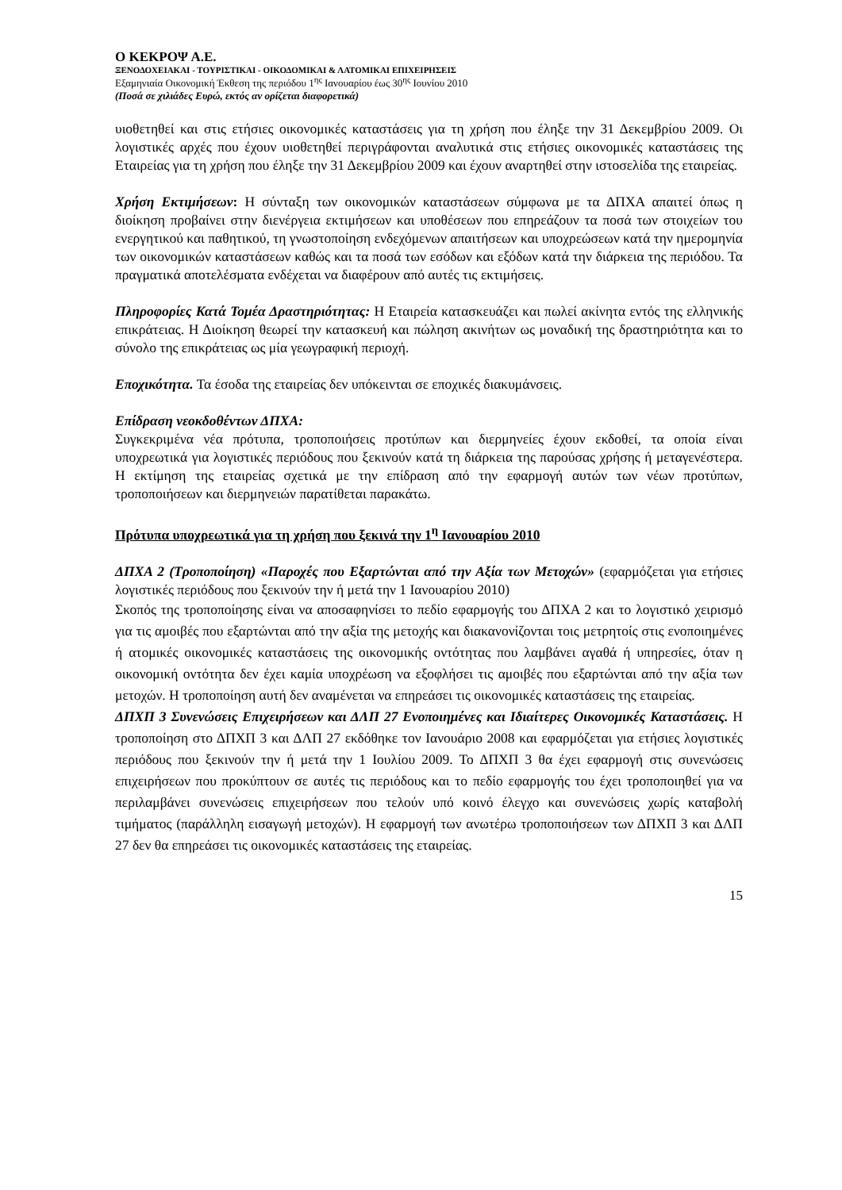Ο ΚΕΚΡΟΨ Α.Ε.
ΞΕΝΟΔΟΧΕΙΑΚΑΙ - ΤΟΥΡΙΣΤΙΚΑΙ - ΟΙΚΟΔΟΜΙΚΑΙ & ΛΑΤΟΜΙΚΑΙ ΕΠΙΧΕΙΡΗΣΕΙΣ
Εξαμηνιαία Οικονομική Έκθεση της περιόδου 1<sup>ης</sup> Ιανουαρίου έως 30<sup>ης</sup> Ιουνίου 2010
(Ποσά σε χιλιάδες Ευρώ, εκτός αν ορίζεται διαφορετικά)
υιοθετηθεί και στις ετήσιες οικονομικές καταστάσεις για τη χρήση που έληξε την 31 Δεκεμβρίου 2009. Οι λογιστικές αρχές που έχουν υιοθετηθεί περιγράφονται αναλυτικά στις ετήσιες οικονομικές καταστάσεις της Εταιρείας για τη χρήση που έληξε την 31 Δεκεμβρίου 2009 και έχουν αναρτηθεί στην ιστοσελίδα της εταιρείας.
Χρήση Εκτιμήσεων: Η σύνταξη των οικονομικών καταστάσεων σύμφωνα με τα ΔΠΧΑ απαιτεί όπως η διοίκηση προβαίνει στην διενέργεια εκτιμήσεων και υποθέσεων που επηρεάζουν τα ποσά των στοιχείων του ενεργητικού και παθητικού, τη γνωστοποίηση ενδεχόμενων απαιτήσεων και υποχρεώσεων κατά την ημερομηνία των οικονομικών καταστάσεων καθώς και τα ποσά των εσόδων και εξόδων κατά την διάρκεια της περιόδου. Τα πραγματικά αποτελέσματα ενδέχεται να διαφέρουν από αυτές τις εκτιμήσεις.
Πληροφορίες Κατά Τομέα Δραστηριότητας: Η Εταιρεία κατασκευάζει και πωλεί ακίνητα εντός της ελληνικής επικράτειας. Η Διοίκηση θεωρεί την κατασκευή και πώληση ακινήτων ως μοναδική της δραστηριότητα και το σύνολο της επικράτειας ως μία γεωγραφική περιοχή.
Εποχικότητα. Τα έσοδα της εταιρείας δεν υπόκεινται σε εποχικές διακυμάνσεις.
Επίδραση νεοκδοθέντων ΔΠΧΑ:
Συγκεκριμένα νέα πρότυπα, τροποποιήσεις προτύπων και διερμηνείες έχουν εκδοθεί, τα οποία είναι υποχρεωτικά για λογιστικές περιόδους που ξεκινούν κατά τη διάρκεια της παρούσας χρήσης ή μεταγενέστερα. Η εκτίμηση της εταιρείας σχετικά με την επίδραση από την εφαρμογή αυτών των νέων προτύπων, τροποποιήσεων και διερμηνειών παρατίθεται παρακάτω.
Πρότυπα υποχρεωτικά για τη χρήση που ξεκινά την 1<sup>η</sup> Ιανουαρίου 2010
ΔΠΧΑ 2 (Τροποποίηση) «Παροχές που Εξαρτώνται από την Αξία των Μετοχών» (εφαρμόζεται για ετήσιες λογιστικές περιόδους που ξεκινούν την ή μετά την 1 Ιανουαρίου 2010)
Σκοπός της τροποποίησης είναι να αποσαφηνίσει το πεδίο εφαρμογής του ΔΠΧΑ 2 και το λογιστικό χειρισμό για τις αμοιβές που εξαρτώνται από την αξία της μετοχής και διακανονίζονται τοις μετρητοίς στις ενοποιημένες ή ατομικές οικονομικές καταστάσεις της οικονομικής οντότητας που λαμβάνει αγαθά ή υπηρεσίες, όταν η οικονομική οντότητα δεν έχει καμία υποχρέωση να εξοφλήσει τις αμοιβές που εξαρτώνται από την αξία των μετοχών. Η τροποποίηση αυτή δεν αναμένεται να επηρεάσει τις οικονομικές καταστάσεις της εταιρείας.
ΔΠΧΠ 3 Συνενώσεις Επιχειρήσεων και ΔΛΠ 27 Ενοποιημένες και Ιδιαίτερες Οικονομικές Καταστάσεις. Η τροποποίηση στο ΔΠΧΠ 3 και ΔΛΠ 27 εκδόθηκε τον Ιανουάριο 2008 και εφαρμόζεται για ετήσιες λογιστικές περιόδους που ξεκινούν την ή μετά την 1 Ιουλίου 2009. Το ΔΠΧΠ 3 θα έχει εφαρμογή στις συνενώσεις επιχειρήσεων που προκύπτουν σε αυτές τις περιόδους και το πεδίο εφαρμογής του έχει τροποποιηθεί για να περιλαμβάνει συνενώσεις επιχειρήσεων που τελούν υπό κοινό έλεγχο και συνενώσεις χωρίς καταβολή τιμήματος (παράλληλη εισαγωγή μετοχών). Η εφαρμογή των ανωτέρω τροποποιήσεων των ΔΠΧΠ 3 και ΔΛΠ 27 δεν θα επηρεάσει τις οικονομικές καταστάσεις της εταιρείας.
15